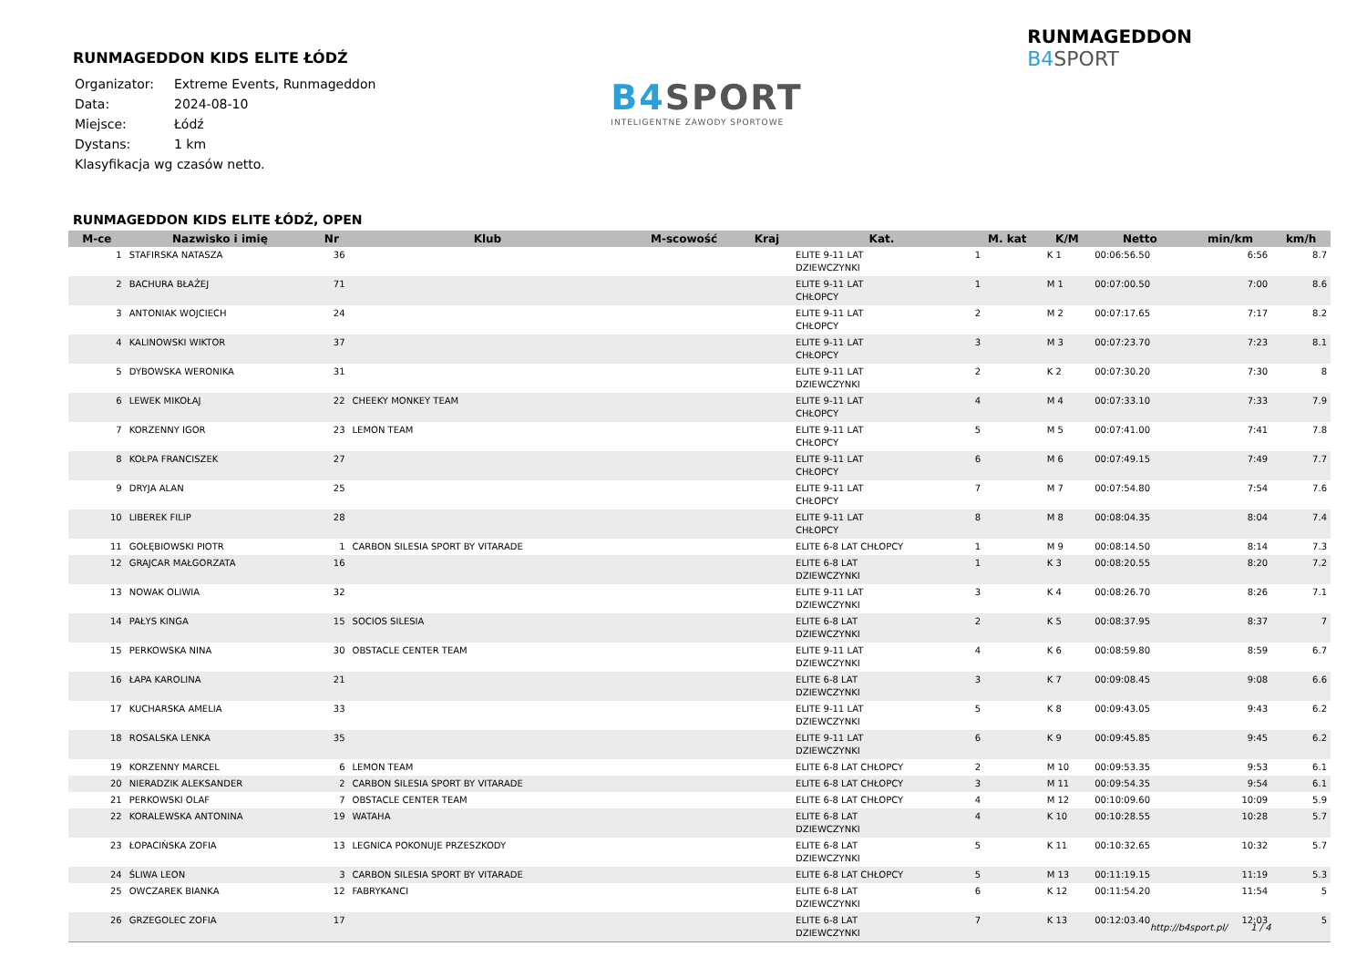RUNMAGEDDON KIDS ELITE ŁÓDŹ
| Organizator: | Extreme Events, Runmageddon |
| Data: | 2024-08-10 |
| Miejsce: | Łódź |
| Dystans: | 1 km |
| Klasyfikacja wg czasów netto. | |
B4SPORT
INTELIGENTNE ZAWODY SPORTOWE
RUNMAGEDDON B4SPORT
RUNMAGEDDON KIDS ELITE ŁÓDŹ, OPEN
| M-ce | Nazwisko i imię | Nr | Klub | M-scowość | Kraj | Kat. | M. kat | K/M | Netto | min/km | km/h |
| --- | --- | --- | --- | --- | --- | --- | --- | --- | --- | --- | --- |
| 1 | STAFIRSKA NATASZA | 36 | | | | ELITE 9-11 LAT DZIEWCZYNKI | 1 | K 1 | 00:06:56.50 | 6:56 | 8.7 |
| 2 | BACHURA BŁAŻEJ | 71 | | | | ELITE 9-11 LAT CHŁOPCY | 1 | M 1 | 00:07:00.50 | 7:00 | 8.6 |
| 3 | ANTONIAK WOJCIECH | 24 | | | | ELITE 9-11 LAT CHŁOPCY | 2 | M 2 | 00:07:17.65 | 7:17 | 8.2 |
| 4 | KALINOWSKI WIKTOR | 37 | | | | ELITE 9-11 LAT CHŁOPCY | 3 | M 3 | 00:07:23.70 | 7:23 | 8.1 |
| 5 | DYBOWSKA WERONIKA | 31 | | | | ELITE 9-11 LAT DZIEWCZYNKI | 2 | K 2 | 00:07:30.20 | 7:30 | 8 |
| 6 | LEWEK MIKOŁAJ | 22 | CHEEKY MONKEY TEAM | | | ELITE 9-11 LAT CHŁOPCY | 4 | M 4 | 00:07:33.10 | 7:33 | 7.9 |
| 7 | KORZENNY IGOR | 23 | LEMON TEAM | | | ELITE 9-11 LAT CHŁOPCY | 5 | M 5 | 00:07:41.00 | 7:41 | 7.8 |
| 8 | KOŁPA FRANCISZEK | 27 | | | | ELITE 9-11 LAT CHŁOPCY | 6 | M 6 | 00:07:49.15 | 7:49 | 7.7 |
| 9 | DRYJA ALAN | 25 | | | | ELITE 9-11 LAT CHŁOPCY | 7 | M 7 | 00:07:54.80 | 7:54 | 7.6 |
| 10 | LIBEREK FILIP | 28 | | | | ELITE 9-11 LAT CHŁOPCY | 8 | M 8 | 00:08:04.35 | 8:04 | 7.4 |
| 11 | GOŁĘBIOWSKI PIOTR | 1 | CARBON SILESIA SPORT BY VITARADE | | | ELITE 6-8 LAT CHŁOPCY | 1 | M 9 | 00:08:14.50 | 8:14 | 7.3 |
| 12 | GRAJCAR MAŁGORZATA | 16 | | | | ELITE 6-8 LAT DZIEWCZYNKI | 1 | K 3 | 00:08:20.55 | 8:20 | 7.2 |
| 13 | NOWAK OLIWIA | 32 | | | | ELITE 9-11 LAT DZIEWCZYNKI | 3 | K 4 | 00:08:26.70 | 8:26 | 7.1 |
| 14 | PAŁYS KINGA | 15 | SOCIOS SILESIA | | | ELITE 6-8 LAT DZIEWCZYNKI | 2 | K 5 | 00:08:37.95 | 8:37 | 7 |
| 15 | PERKOWSKA NINA | 30 | OBSTACLE CENTER TEAM | | | ELITE 9-11 LAT DZIEWCZYNKI | 4 | K 6 | 00:08:59.80 | 8:59 | 6.7 |
| 16 | ŁAPA KAROLINA | 21 | | | | ELITE 6-8 LAT DZIEWCZYNKI | 3 | K 7 | 00:09:08.45 | 9:08 | 6.6 |
| 17 | KUCHARSKA AMELIA | 33 | | | | ELITE 9-11 LAT DZIEWCZYNKI | 5 | K 8 | 00:09:43.05 | 9:43 | 6.2 |
| 18 | ROSALSKA LENKA | 35 | | | | ELITE 9-11 LAT DZIEWCZYNKI | 6 | K 9 | 00:09:45.85 | 9:45 | 6.2 |
| 19 | KORZENNY MARCEL | 6 | LEMON TEAM | | | ELITE 6-8 LAT CHŁOPCY | 2 | M 10 | 00:09:53.35 | 9:53 | 6.1 |
| 20 | NIERADZIK ALEKSANDER | 2 | CARBON SILESIA SPORT BY VITARADE | | | ELITE 6-8 LAT CHŁOPCY | 3 | M 11 | 00:09:54.35 | 9:54 | 6.1 |
| 21 | PERKOWSKI OLAF | 7 | OBSTACLE CENTER TEAM | | | ELITE 6-8 LAT CHŁOPCY | 4 | M 12 | 00:10:09.60 | 10:09 | 5.9 |
| 22 | KORALEWSKA ANTONINA | 19 | WATAHA | | | ELITE 6-8 LAT DZIEWCZYNKI | 4 | K 10 | 00:10:28.55 | 10:28 | 5.7 |
| 23 | ŁOPACIŃSKA ZOFIA | 13 | LEGNICA POKONUJE PRZESZKODY | | | ELITE 6-8 LAT DZIEWCZYNKI | 5 | K 11 | 00:10:32.65 | 10:32 | 5.7 |
| 24 | ŚLIWA LEON | 3 | CARBON SILESIA SPORT BY VITARADE | | | ELITE 6-8 LAT CHŁOPCY | 5 | M 13 | 00:11:19.15 | 11:19 | 5.3 |
| 25 | OWCZAREK BIANKA | 12 | FABRYKANCI | | | ELITE 6-8 LAT DZIEWCZYNKI | 6 | K 12 | 00:11:54.20 | 11:54 | 5 |
| 26 | GRZEGOLEC ZOFIA | 17 | | | | ELITE 6-8 LAT DZIEWCZYNKI | 7 | K 13 | 00:12:03.40 | 12:03 | 5 |
http://b4sport.pl/ 1 / 4